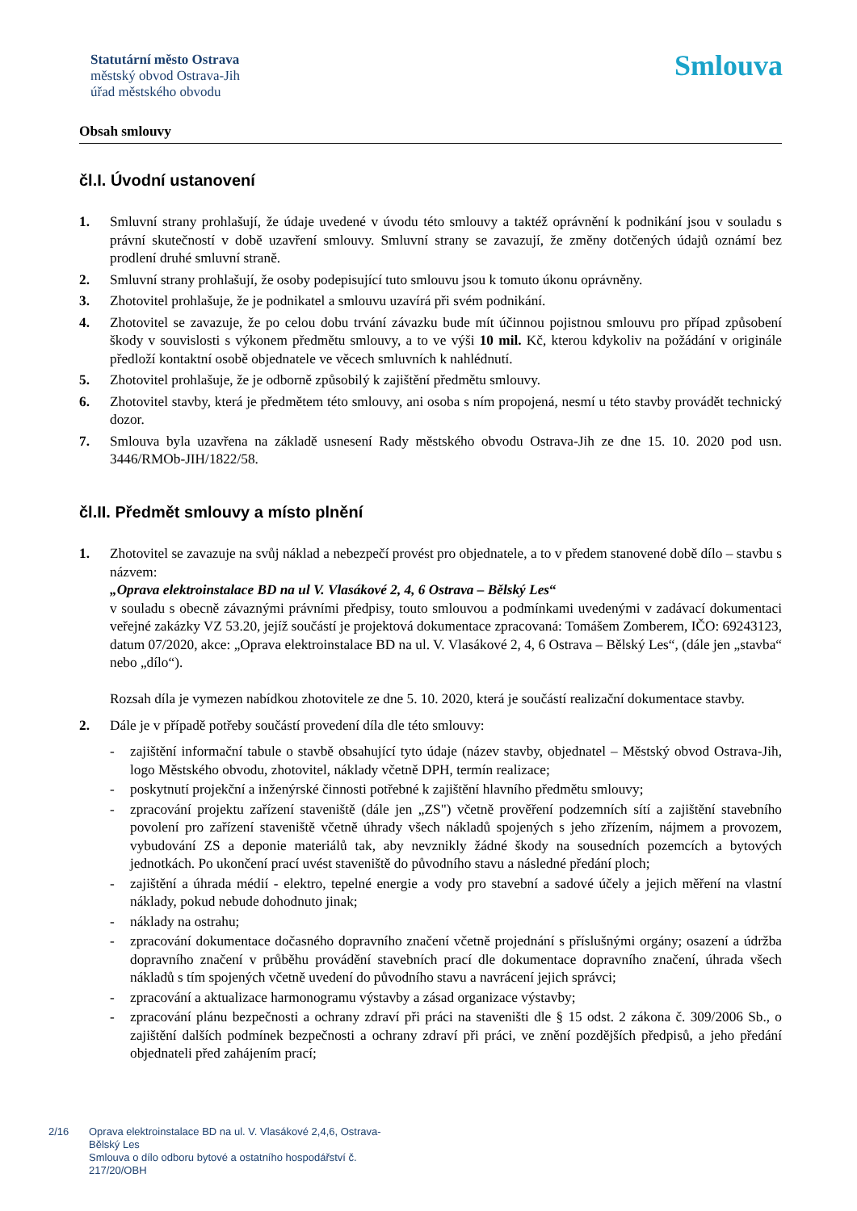Statutární město Ostrava
městský obvod Ostrava-Jih
úřad městského obvodu
Smlouva
Obsah smlouvy
čl.I. Úvodní ustanovení
1. Smluvní strany prohlašují, že údaje uvedené v úvodu této smlouvy a taktéž oprávnění k podnikání jsou v souladu s právní skutečností v době uzavření smlouvy. Smluvní strany se zavazují, že změny dotčených údajů oznámí bez prodlení druhé smluvní straně.
2. Smluvní strany prohlašují, že osoby podepisující tuto smlouvu jsou k tomuto úkonu oprávněny.
3. Zhotovitel prohlašuje, že je podnikatel a smlouvu uzavírá při svém podnikání.
4. Zhotovitel se zavazuje, že po celou dobu trvání závazku bude mít účinnou pojistnou smlouvu pro případ způsobení škody v souvislosti s výkonem předmětu smlouvy, a to ve výši 10 mil. Kč, kterou kdykoliv na požádání v originále předloží kontaktní osobě objednatele ve věcech smluvních k nahlédnutí.
5. Zhotovitel prohlašuje, že je odborně způsobilý k zajištění předmětu smlouvy.
6. Zhotovitel stavby, která je předmětem této smlouvy, ani osoba s ním propojená, nesmí u této stavby provádět technický dozor.
7. Smlouva byla uzavřena na základě usnesení Rady městského obvodu Ostrava-Jih ze dne 15. 10. 2020 pod usn. 3446/RMOb-JIH/1822/58.
čl.II. Předmět smlouvy a místo plnění
1. Zhotovitel se zavazuje na svůj náklad a nebezpečí provést pro objednatele, a to v předem stanovené době dílo – stavbu s názvem:
„Oprava elektroinstalace BD na ul V. Vlasákové 2, 4, 6 Ostrava – Bělský Les“
v souladu s obecně závaznými právními předpisy, touto smlouvou a podmínkami uvedenými v zadávací dokumentaci veřejné zakázky VZ 53.20, jejíž součástí je projektová dokumentace zpracovaná: Tomášem Zomberem, IČO: 69243123, datum 07/2020, akce: „Oprava elektroinstalace BD na ul. V. Vlasákové 2, 4, 6 Ostrava – Bělský Les“, (dále jen „stavba“ nebo „dílo“).
Rozsah díla je vymezen nabídkou zhotovitele ze dne 5. 10. 2020, která je součástí realizační dokumentace stavby.
2. Dále je v případě potřeby součástí provedení díla dle této smlouvy:
- zajištění informační tabule o stavbě obsahující tyto údaje (název stavby, objednatel – Městský obvod Ostrava-Jih, logo Městského obvodu, zhotovitel, náklady včetně DPH, termín realizace;
- poskytnutí projekční a inženýrské činnosti potřebné k zajištění hlavního předmětu smlouvy;
- zpracování projektu zařízení staveniště (dále jen „ZS") včetně prověření podzemních sítí a zajištění stavebního povolení pro zařízení staveniště včetně úhrady všech nákladů spojených s jeho zřízením, nájmem a provozem, vybudování ZS a deponie materiálů tak, aby nevznikly žádné škody na sousedních pozemcích a bytových jednotkách. Po ukončení prací uvést staveniště do původního stavu a následné předání ploch;
- zajištění a úhrada médií - elektro, tepelné energie a vody pro stavební a sadové účely a jejich měření na vlastní náklady, pokud nebude dohodnuto jinak;
- náklady na ostrahu;
- zpracování dokumentace dočasného dopravního značení včetně projednání s příslušnými orgány; osazení a údržba dopravního značení v průběhu provádění stavebních prací dle dokumentace dopravního značení, úhrada všech nákladů s tím spojených včetně uvedení do původního stavu a navrácení jejich správci;
- zpracování a aktualizace harmonogramu výstavby a zásad organizace výstavby;
- zpracování plánu bezpečnosti a ochrany zdraví při práci na staveništi dle § 15 odst. 2 zákona č. 309/2006 Sb., o zajištění dalších podmínek bezpečnosti a ochrany zdraví při práci, ve znění pozdějších předpisů, a jeho předání objednateli před zahájením prací;
2/16 Oprava elektroinstalace BD na ul. V. Vlasákové 2,4,6, Ostrava-
Bělský Les
Smlouva o dílo odboru bytové a ostatního hospodářství č.
217/20/OBH